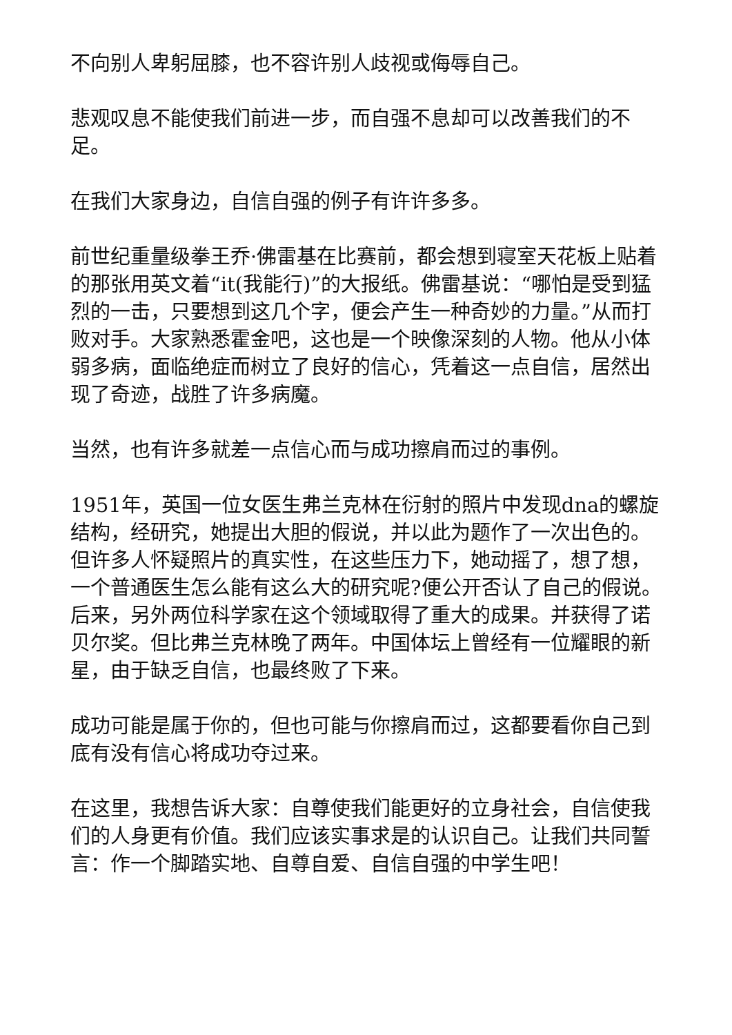不向别人卑躬屈膝，也不容许别人歧视或侮辱自己。
悲观叹息不能使我们前进一步，而自强不息却可以改善我们的不足。
在我们大家身边，自信自强的例子有许许多多。
前世纪重量级拳王乔·佛雷基在比赛前，都会想到寝室天花板上贴着的那张用英文着“it(我能行)”的大报纸。佛雷基说：“哪怕是受到猛烈的一击，只要想到这几个字，便会产生一种奇妙的力量。”从而打败对手。大家熟悉霍金吧，这也是一个映像深刻的人物。他从小体弱多病，面临绝症而树立了良好的信心，凭着这一点自信，居然出现了奇迹，战胜了许多病魔。
当然，也有许多就差一点信心而与成功擦肩而过的事例。
1951年，英国一位女医生弗兰克林在衍射的照片中发现dna的螺旋结构，经研究，她提出大胆的假说，并以此为题作了一次出色的。但许多人怀疑照片的真实性，在这些压力下，她动摇了，想了想，一个普通医生怎么能有这么大的研究呢?便公开否认了自己的假说。后来，另外两位科学家在这个领域取得了重大的成果。并获得了诺贝尔奖。但比弗兰克林晚了两年。中国体坛上曾经有一位耀眼的新星，由于缺乏自信，也最终败了下来。
成功可能是属于你的，但也可能与你擦肩而过，这都要看你自己到底有没有信心将成功夺过来。
在这里，我想告诉大家：自尊使我们能更好的立身社会，自信使我们的人身更有价值。我们应该实事求是的认识自己。让我们共同誓言：作一个脚踏实地、自尊自爱、自信自强的中学生吧！